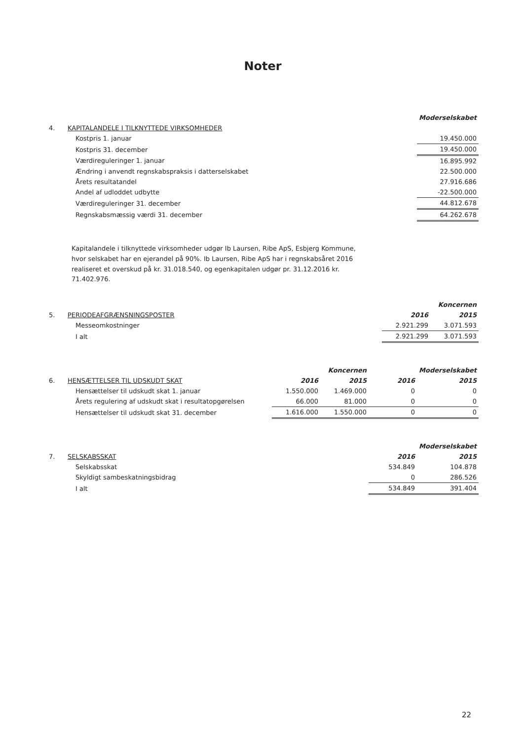Noter
| | | Moderselskabet |
| 4. | KAPITALANDELE I TILKNYTTEDE VIRKSOMHEDER | |
| | Kostpris 1. januar | 19.450.000 |
| | Kostpris 31. december | 19.450.000 |
| | Værdireguleringer 1. januar | 16.895.992 |
| | Ændring i anvendt regnskabspraksis i datterselskabet | 22.500.000 |
| | Årets resultatandel | 27.916.686 |
| | Andel af udloddet udbytte | -22.500.000 |
| | Værdireguleringer 31. december | 44.812.678 |
| | Regnskabsmæssig værdi 31. december | 64.262.678 |
Kapitalandele i tilknyttede virksomheder udgør Ib Laursen, Ribe ApS, Esbjerg Kommune, hvor selskabet har en ejerandel på 90%. Ib Laursen, Ribe ApS har i regnskabsåret 2016 realiseret et overskud på kr. 31.018.540, og egenkapitalen udgør pr. 31.12.2016 kr. 71.402.976.
| | | | Koncernen |
| 5. | PERIODEAFGRÆNSNINGSPOSTER | 2016 | 2015 |
| | Messeomkostninger | 2.921.299 | 3.071.593 |
| | I alt | 2.921.299 | 3.071.593 |
| | | | Koncernen | | Moderselskabet |
| 6. | HENSÆTTELSER TIL UDSKUDT SKAT | 2016 | 2015 | 2016 | 2015 |
| | Hensættelser til udskudt skat 1. januar | 1.550.000 | 1.469.000 | 0 | 0 |
| | Årets regulering af udskudt skat i resultatopgørelsen | 66.000 | 81.000 | 0 | 0 |
| | Hensættelser til udskudt skat 31. december | 1.616.000 | 1.550.000 | 0 | 0 |
| | | | Moderselskabet |
| 7. | SELSKABSSKAT | 2016 | 2015 |
| | Selskabsskat | 534.849 | 104.878 |
| | Skyldigt sambeskatningsbidrag | 0 | 286.526 |
| | I alt | 534.849 | 391.404 |
22